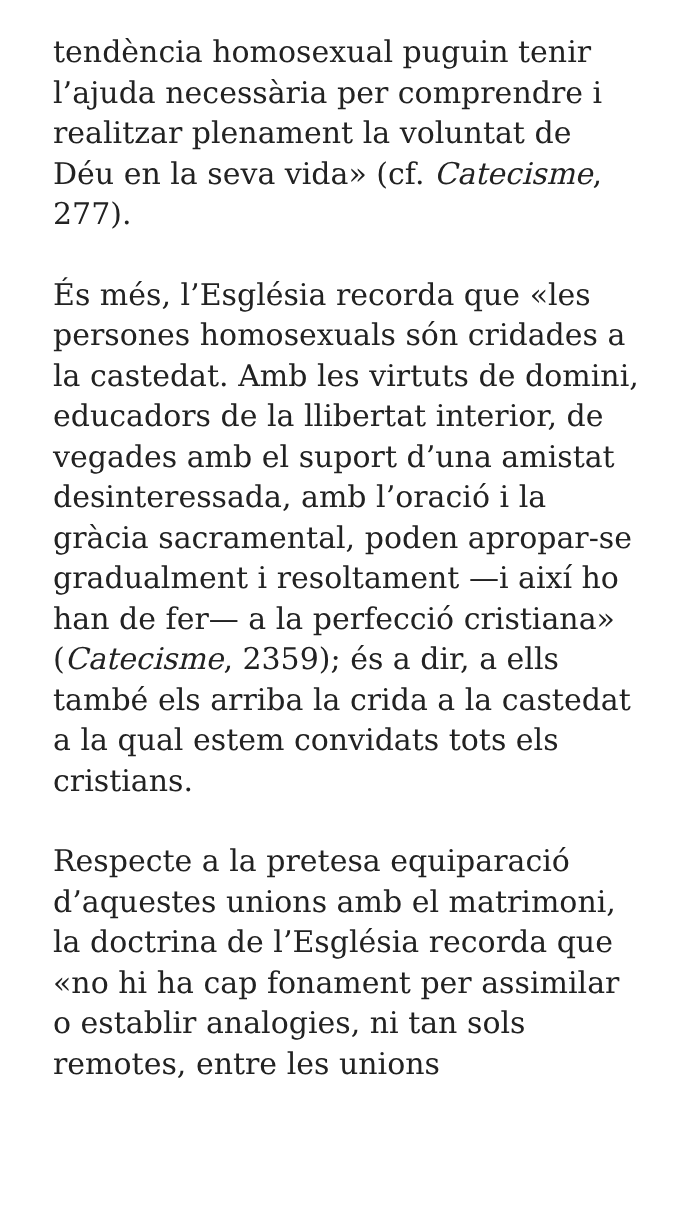tendència homosexual puguin tenir l’ajuda necessària per comprendre i realitzar plenament la voluntat de Déu en la seva vida» (cf. Catecisme, 277).
És més, l’Església recorda que «les persones homosexuals són cridades a la castedat. Amb les virtuts de domini, educadors de la llibertat interior, de vegades amb el suport d’una amistat desinteressada, amb l’oració i la gràcia sacramental, poden apropar-se gradualment i resoltament —i així ho han de fer— a la perfecció cristiana» (Catecisme, 2359); és a dir, a ells també els arriba la crida a la castedat a la qual estem convidats tots els cristians.
Respecte a la pretesa equiparació d’aquestes unions amb el matrimoni, la doctrina de l’Església recorda que «no hi ha cap fonament per assimilar o establir analogies, ni tan sols remotes, entre les unions